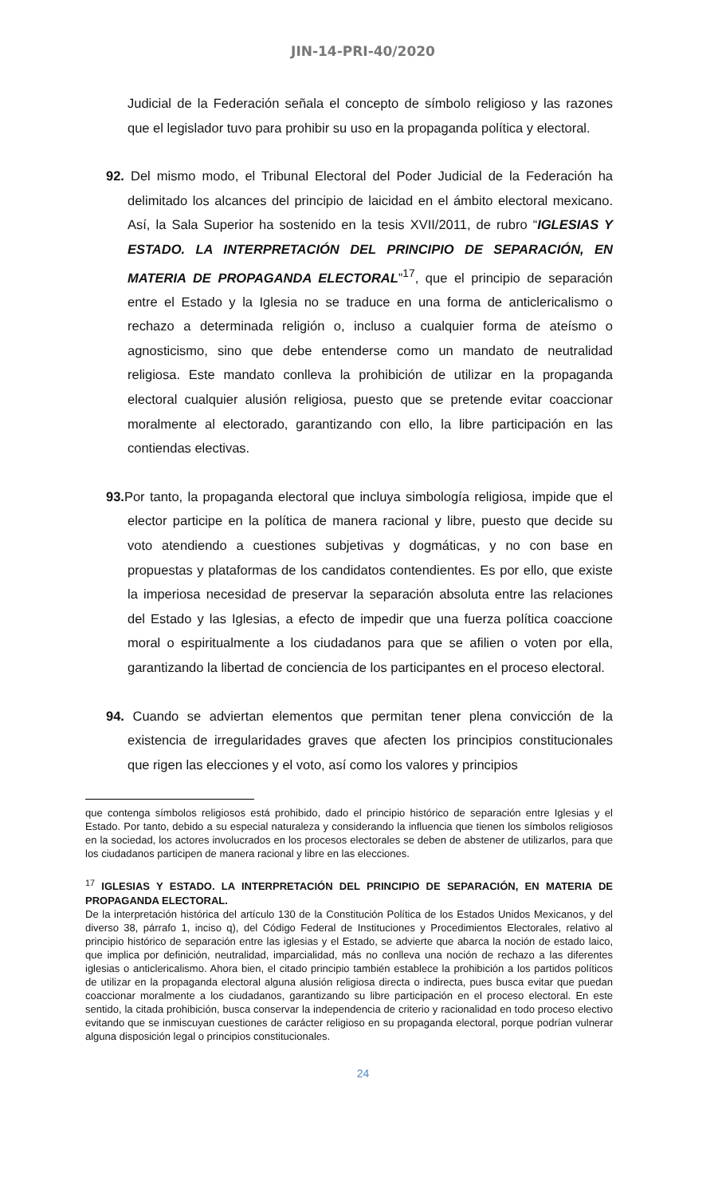JIN-14-PRI-40/2020
Judicial de la Federación señala el concepto de símbolo religioso y las razones que el legislador tuvo para prohibir su uso en la propaganda política y electoral.
92. Del mismo modo, el Tribunal Electoral del Poder Judicial de la Federación ha delimitado los alcances del principio de laicidad en el ámbito electoral mexicano. Así, la Sala Superior ha sostenido en la tesis XVII/2011, de rubro “IGLESIAS Y ESTADO. LA INTERPRETACIÓN DEL PRINCIPIO DE SEPARACIÓN, EN MATERIA DE PROPAGANDA ELECTORAL”<sup>17</sup>, que el principio de separación entre el Estado y la Iglesia no se traduce en una forma de anticlericalismo o rechazo a determinada religión o, incluso a cualquier forma de ateísmo o agnosticismo, sino que debe entenderse como un mandato de neutralidad religiosa. Este mandato conlleva la prohibición de utilizar en la propaganda electoral cualquier alusión religiosa, puesto que se pretende evitar coaccionar moralmente al electorado, garantizando con ello, la libre participación en las contiendas electivas.
93. Por tanto, la propaganda electoral que incluya simbología religiosa, impide que el elector participe en la política de manera racional y libre, puesto que decide su voto atendiendo a cuestiones subjetivas y dogmáticas, y no con base en propuestas y plataformas de los candidatos contendientes. Es por ello, que existe la imperiosa necesidad de preservar la separación absoluta entre las relaciones del Estado y las Iglesias, a efecto de impedir que una fuerza política coaccione moral o espiritualmente a los ciudadanos para que se afilien o voten por ella, garantizando la libertad de conciencia de los participantes en el proceso electoral.
94. Cuando se adviertan elementos que permitan tener plena convicción de la existencia de irregularidades graves que afecten los principios constitucionales que rigen las elecciones y el voto, así como los valores y principios
que contenga símbolos religiosos está prohibido, dado el principio histórico de separación entre Iglesias y el Estado. Por tanto, debido a su especial naturaleza y considerando la influencia que tienen los símbolos religiosos en la sociedad, los actores involucrados en los procesos electorales se deben de abstener de utilizarlos, para que los ciudadanos participen de manera racional y libre en las elecciones.
<sup>17</sup> IGLESIAS Y ESTADO. LA INTERPRETACIÓN DEL PRINCIPIO DE SEPARACIÓN, EN MATERIA DE PROPAGANDA ELECTORAL.
De la interpretación histórica del artículo 130 de la Constitución Política de los Estados Unidos Mexicanos, y del diverso 38, párrafo 1, inciso q), del Código Federal de Instituciones y Procedimientos Electorales, relativo al principio histórico de separación entre las iglesias y el Estado, se advierte que abarca la noción de estado laico, que implica por definición, neutralidad, imparcialidad, más no conlleva una noción de rechazo a las diferentes iglesias o anticlericalismo. Ahora bien, el citado principio también establece la prohibición a los partidos políticos de utilizar en la propaganda electoral alguna alusión religiosa directa o indirecta, pues busca evitar que puedan coaccionar moralmente a los ciudadanos, garantizando su libre participación en el proceso electoral. En este sentido, la citada prohibición, busca conservar la independencia de criterio y racionalidad en todo proceso electivo evitando que se inmiscuyan cuestiones de carácter religioso en su propaganda electoral, porque podrían vulnerar alguna disposición legal o principios constitucionales.
24